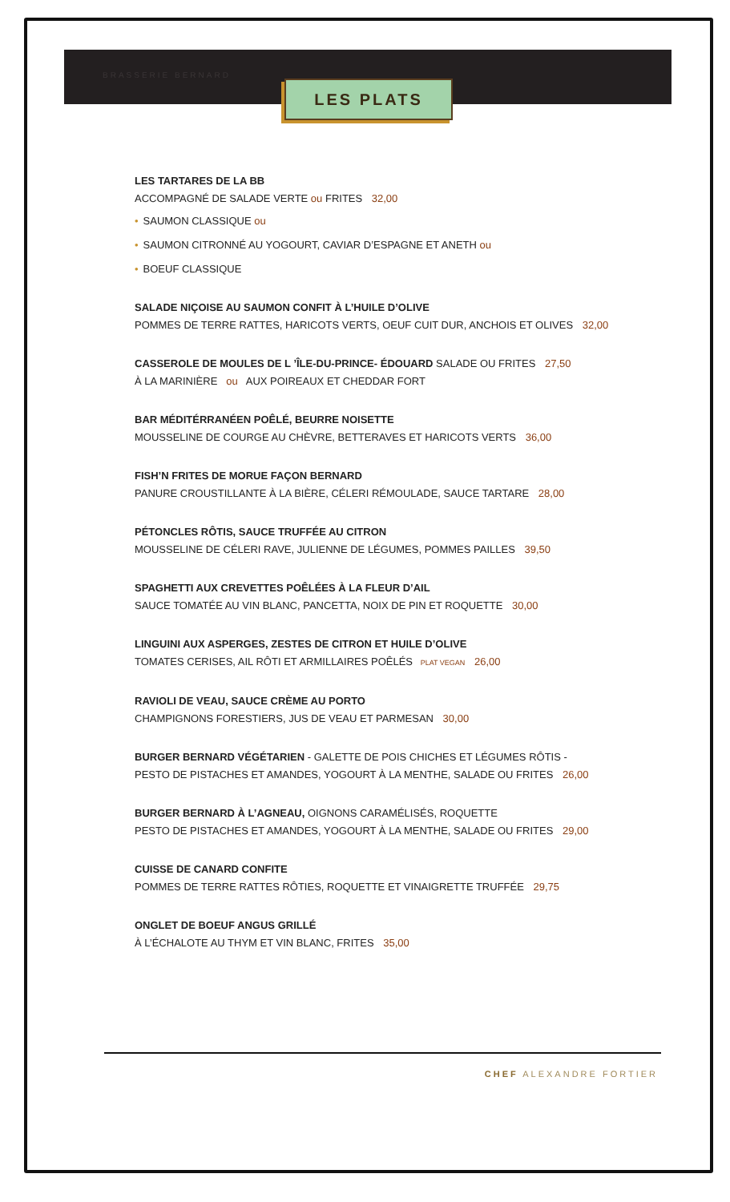BRASSERIE BERNARD
LES PLATS
LES TARTARES DE LA BB
ACCOMPAGNÉ DE SALADE VERTE ou FRITES 32,00
• SAUMON CLASSIQUE ou
• SAUMON CITRONNÉ AU YOGOURT, CAVIAR D’ESPAGNE ET ANETH ou
• BOEUF CLASSIQUE
SALADE NIÇOISE AU SAUMON CONFIT À L’HUILE D’OLIVE
POMMES DE TERRE RATTES, HARICOTS VERTS, OEUF CUIT DUR, ANCHOIS ET OLIVES 32,00
CASSEROLE DE MOULES DE L ’ÎLE-DU-PRINCE- ÉDOUARD SALADE OU FRITES 27,50
À LA MARINIÈRE ou AUX POIREAUX ET CHEDDAR FORT
BAR MÉDITÉRRANÉEN POÊLÉ, BEURRE NOISETTE
MOUSSELINE DE COURGE AU CHÈVRE, BETTERAVES ET HARICOTS VERTS 36,00
FISH’N FRITES DE MORUE FAÇON BERNARD
PANURE CROUSTILLANTE À LA BIÈRE, CÉLERI RÉMOULADE, SAUCE TARTARE 28,00
PÉTONCLES RÔTIS, SAUCE TRUFFÉE AU CITRON
MOUSSELINE DE CÉLERI RAVE, JULIENNE DE LÉGUMES, POMMES PAILLES 39,50
SPAGHETTI AUX CREVETTES POÊLÉES À LA FLEUR D’AIL
SAUCE TOMATÉE AU VIN BLANC, PANCETTA, NOIX DE PIN ET ROQUETTE 30,00
LINGUINI AUX ASPERGES, ZESTES DE CITRON ET HUILE D’OLIVE
TOMATES CERISES, AIL RÔTI ET ARMILLAIRES POÊLÉS PLAT VEGAN 26,00
RAVIOLI DE VEAU, SAUCE CRÈME AU PORTO
CHAMPIGNONS FORESTIERS, JUS DE VEAU ET PARMESAN 30,00
BURGER BERNARD VÉGÉTARIEN - GALETTE DE POIS CHICHES ET LÉGUMES RÔTIS -
PESTO DE PISTACHES ET AMANDES, YOGOURT À LA MENTHE, SALADE OU FRITES 26,00
BURGER BERNARD À L’AGNEAU, OIGNONS CARAMÉLISÉS, ROQUETTE
PESTO DE PISTACHES ET AMANDES, YOGOURT À LA MENTHE, SALADE OU FRITES 29,00
CUISSE DE CANARD CONFITE
POMMES DE TERRE RATTES RÔTIES, ROQUETTE ET VINAIGRETTE TRUFFÉE 29,75
ONGLET DE BOEUF ANGUS GRILLÉ
À L’ÉCHALOTE AU THYM ET VIN BLANC, FRITES 35,00
CHEF ALEXANDRE FORTIER